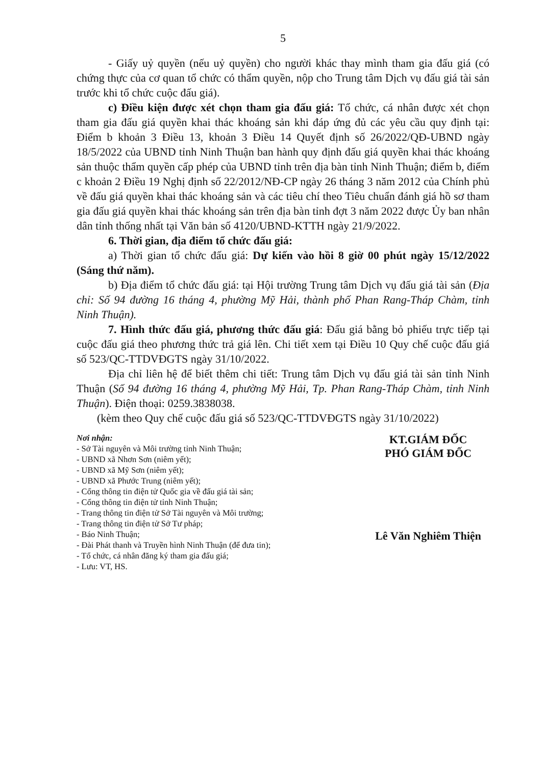5
- Giấy uỷ quyền (nếu uỷ quyền) cho người khác thay mình tham gia đấu giá (có chứng thực của cơ quan tổ chức có thẩm quyền, nộp cho Trung tâm Dịch vụ đấu giá tài sản trước khi tổ chức cuộc đấu giá).
c) Điều kiện được xét chọn tham gia đấu giá: Tổ chức, cá nhân được xét chọn tham gia đấu giá quyền khai thác khoáng sản khi đáp ứng đủ các yêu cầu quy định tại: Điểm b khoản 3 Điều 13, khoản 3 Điều 14 Quyết định số 26/2022/QĐ-UBND ngày 18/5/2022 của UBND tỉnh Ninh Thuận ban hành quy định đấu giá quyền khai thác khoáng sản thuộc thẩm quyền cấp phép của UBND tỉnh trên địa bàn tỉnh Ninh Thuận; điểm b, điểm c khoản 2 Điều 19 Nghị định số 22/2012/NĐ-CP ngày 26 tháng 3 năm 2012 của Chính phủ về đấu giá quyền khai thác khoáng sản và các tiêu chí theo Tiêu chuẩn đánh giá hồ sơ tham gia đấu giá quyền khai thác khoáng sản trên địa bàn tỉnh đợt 3 năm 2022 được Ủy ban nhân dân tỉnh thống nhất tại Văn bản số 4120/UBND-KTTH ngày 21/9/2022.
6. Thời gian, địa điểm tổ chức đấu giá:
a) Thời gian tổ chức đấu giá: Dự kiến vào hồi 8 giờ 00 phút ngày 15/12/2022 (Sáng thứ năm).
b) Địa điểm tổ chức đấu giá: tại Hội trường Trung tâm Dịch vụ đấu giá tài sản (Địa chỉ: Số 94 đường 16 tháng 4, phường Mỹ Hải, thành phố Phan Rang-Tháp Chàm, tỉnh Ninh Thuận).
7. Hình thức đấu giá, phương thức đấu giá: Đấu giá bằng bỏ phiếu trực tiếp tại cuộc đấu giá theo phương thức trả giá lên. Chi tiết xem tại Điều 10 Quy chế cuộc đấu giá số 523/QC-TTDVĐGTS ngày 31/10/2022.
Địa chỉ liên hệ để biết thêm chi tiết: Trung tâm Dịch vụ đấu giá tài sản tỉnh Ninh Thuận (Số 94 đường 16 tháng 4, phường Mỹ Hải, Tp. Phan Rang-Tháp Chàm, tỉnh Ninh Thuận). Điện thoại: 0259.3838038.
(kèm theo Quy chế cuộc đấu giá số 523/QC-TTDVĐGTS ngày 31/10/2022)
Nơi nhận:
- Sở Tài nguyên và Môi trường tỉnh Ninh Thuận;
- UBND xã Nhơn Sơn (niêm yết);
- UBND xã Mỹ Sơn (niêm yết);
- UBND xã Phước Trung (niêm yết);
- Cổng thông tin điện tử Quốc gia về đấu giá tài sản;
- Cổng thông tin điện tử tỉnh Ninh Thuận;
- Trang thông tin điện tử Sở Tài nguyên và Môi trường;
- Trang thông tin điện tử Sở Tư pháp;
- Báo Ninh Thuận;
- Đài Phát thanh và Truyền hình Ninh Thuận (để đưa tin);
- Tổ chức, cá nhân đăng ký tham gia đấu giá;
- Lưu: VT, HS.
KT.GIÁM ĐỐC
PHÓ GIÁM ĐỐC
Lê Văn Nghiêm Thiện